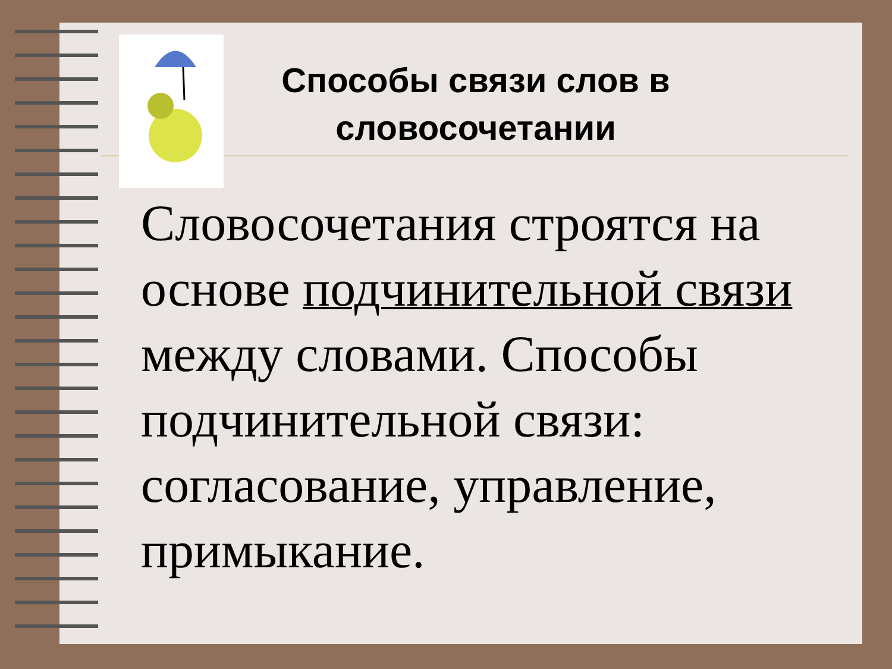Способы связи слов в словосочетании
Словосочетания строятся на основе подчинительной связи между словами. Способы подчинительной связи: согласование, управление, примыкание.